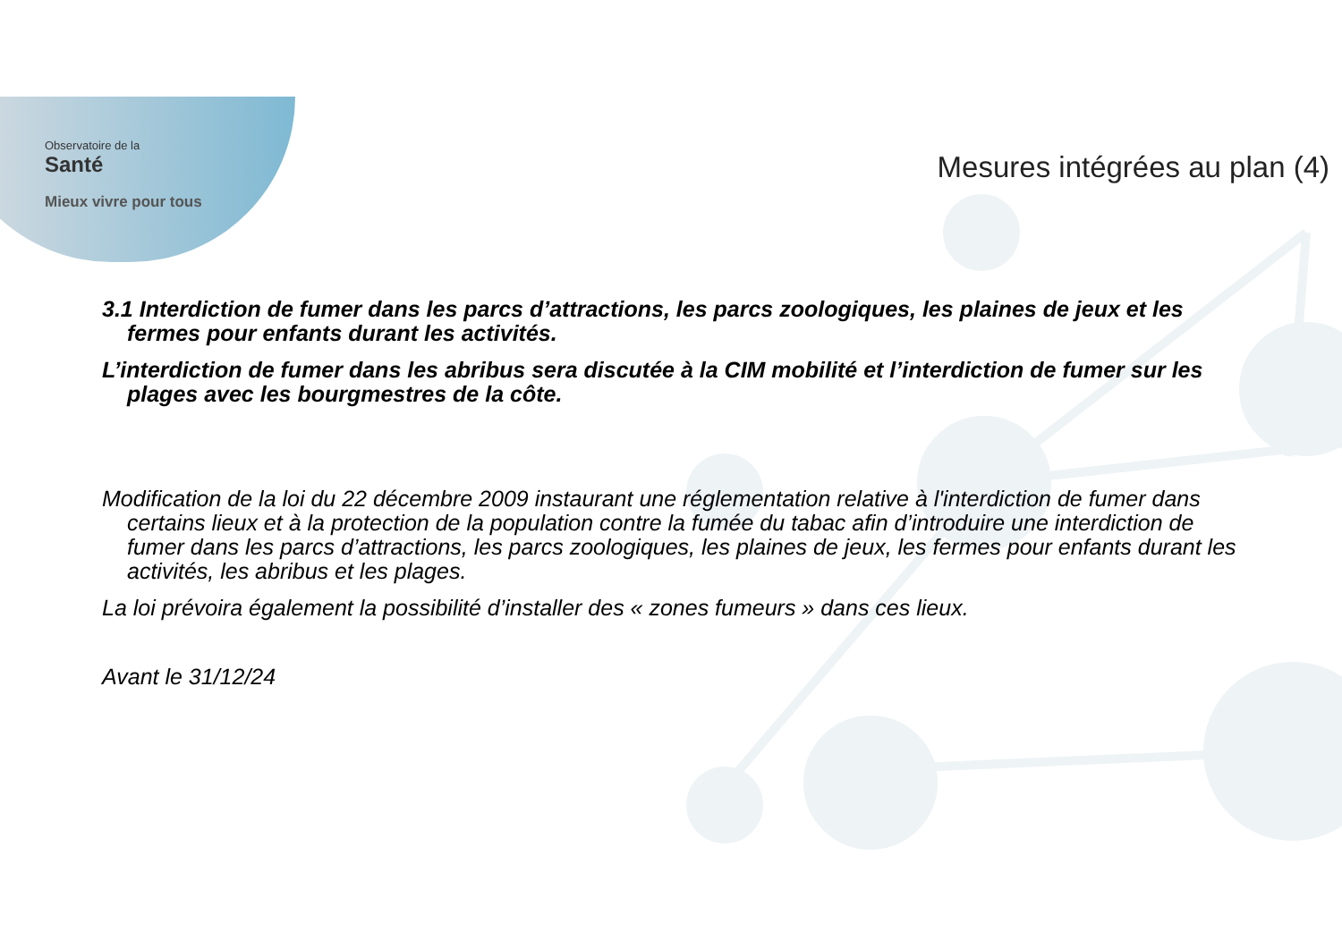Observatoire de la
Santé
Mieux vivre pour tous
Mesures intégrées au plan (4)
3.1 Interdiction de fumer dans les parcs d’attractions, les parcs zoologiques, les plaines de jeux et les fermes pour enfants durant les activités.
L’interdiction de fumer dans les abribus sera discutée à la CIM mobilité et l’interdiction de fumer sur les plages avec les bourgmestres de la côte.
Modification de la loi du 22 décembre 2009 instaurant une réglementation relative à l'interdiction de fumer dans certains lieux et à la protection de la population contre la fumée du tabac afin d’introduire une interdiction de fumer dans les parcs d’attractions, les parcs zoologiques, les plaines de jeux, les fermes pour enfants durant les activités, les abribus et les plages.
La loi prévoira également la possibilité d’installer des « zones fumeurs » dans ces lieux.
Avant le 31/12/24